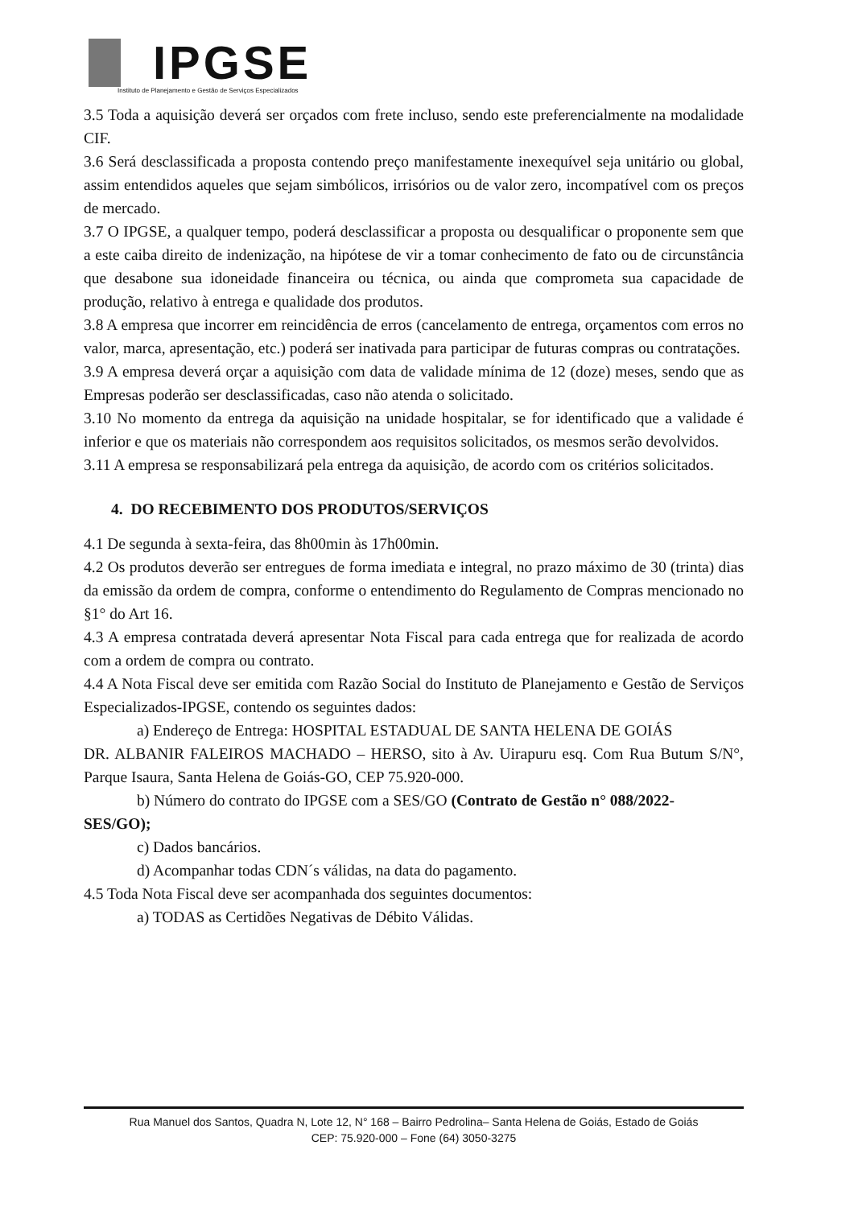IPGSE
Instituto de Planejamento e Gestão de Serviços Especializados
3.5 Toda a aquisição deverá ser orçados com frete incluso, sendo este preferencialmente na modalidade CIF.
3.6 Será desclassificada a proposta contendo preço manifestamente inexequível seja unitário ou global, assim entendidos aqueles que sejam simbólicos, irrisórios ou de valor zero, incompatível com os preços de mercado.
3.7 O IPGSE, a qualquer tempo, poderá desclassificar a proposta ou desqualificar o proponente sem que a este caiba direito de indenização, na hipótese de vir a tomar conhecimento de fato ou de circunstância que desabone sua idoneidade financeira ou técnica, ou ainda que comprometa sua capacidade de produção, relativo à entrega e qualidade dos produtos.
3.8 A empresa que incorrer em reincidência de erros (cancelamento de entrega, orçamentos com erros no valor, marca, apresentação, etc.) poderá ser inativada para participar de futuras compras ou contratações.
3.9 A empresa deverá orçar a aquisição com data de validade mínima de 12 (doze) meses, sendo que as Empresas poderão ser desclassificadas, caso não atenda o solicitado.
3.10 No momento da entrega da aquisição na unidade hospitalar, se for identificado que a validade é inferior e que os materiais não correspondem aos requisitos solicitados, os mesmos serão devolvidos.
3.11 A empresa se responsabilizará pela entrega da aquisição, de acordo com os critérios solicitados.
4. DO RECEBIMENTO DOS PRODUTOS/SERVIÇOS
4.1 De segunda à sexta-feira, das 8h00min às 17h00min.
4.2 Os produtos deverão ser entregues de forma imediata e integral, no prazo máximo de 30 (trinta) dias da emissão da ordem de compra, conforme o entendimento do Regulamento de Compras mencionado no §1° do Art 16.
4.3 A empresa contratada deverá apresentar Nota Fiscal para cada entrega que for realizada de acordo com a ordem de compra ou contrato.
4.4 A Nota Fiscal deve ser emitida com Razão Social do Instituto de Planejamento e Gestão de Serviços Especializados-IPGSE, contendo os seguintes dados:
a) Endereço de Entrega: HOSPITAL ESTADUAL DE SANTA HELENA DE GOIÁS
DR. ALBANIR FALEIROS MACHADO – HERSO, sito à Av. Uirapuru esq. Com Rua Butum S/N°, Parque Isaura, Santa Helena de Goiás-GO, CEP 75.920-000.
b) Número do contrato do IPGSE com a SES/GO (Contrato de Gestão n° 088/2022-
SES/GO);
c) Dados bancários.
d) Acompanhar todas CDN´s válidas, na data do pagamento.
4.5 Toda Nota Fiscal deve ser acompanhada dos seguintes documentos:
a) TODAS as Certidões Negativas de Débito Válidas.
Rua Manuel dos Santos, Quadra N, Lote 12, N° 168 – Bairro Pedrolina– Santa Helena de Goiás, Estado de Goiás
CEP: 75.920-000 – Fone (64) 3050-3275